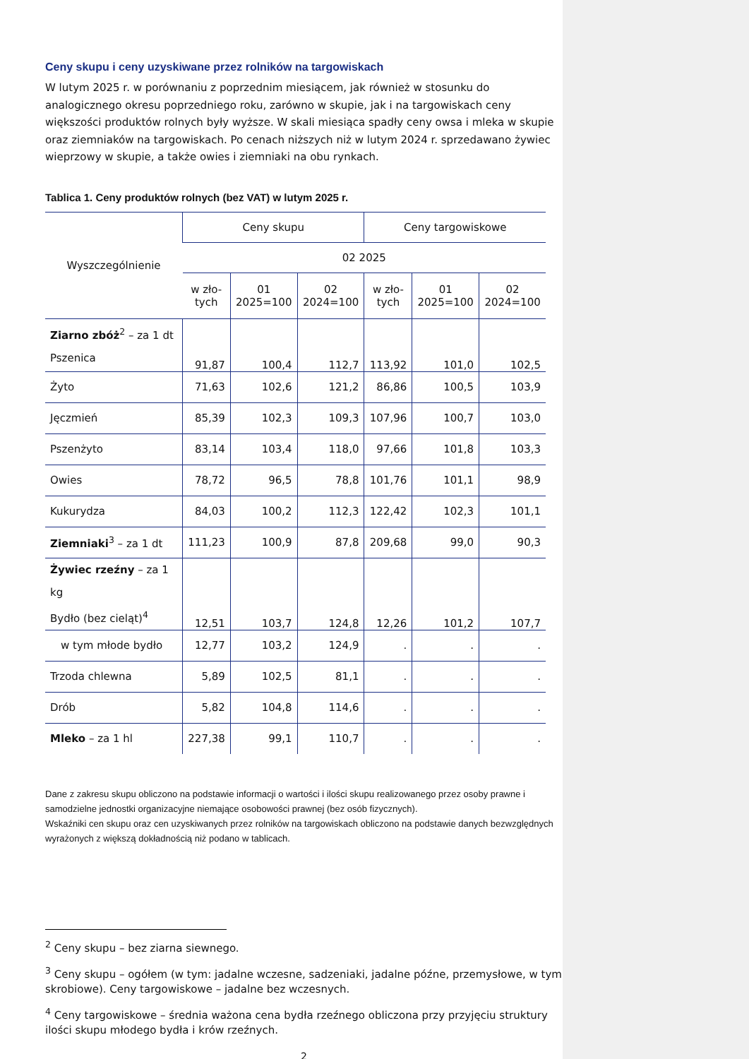Ceny skupu i ceny uzyskiwane przez rolników na targowiskach
W lutym 2025 r. w porównaniu z poprzednim miesiącem, jak również w stosunku do analogicznego okresu poprzedniego roku, zarówno w skupie, jak i na targowiskach ceny większości produktów rolnych były wyższe. W skali miesiąca spadły ceny owsa i mleka w skupie oraz ziemniaków na targowiskach. Po cenach niższych niż w lutym 2024 r. sprzedawano żywiec wieprzowy w skupie, a także owies i ziemniaki na obu rynkach.
Tablica 1. Ceny produktów rolnych (bez VAT) w lutym 2025 r.
| Wyszczególnienie | Ceny skupu | | | Ceny targowiskowe | | |
| --- | --- | --- | --- | --- | --- | --- |
| | 02 2025 | | | | | |
| | w zło- tych | 01 2025=100 | 02 2024=100 | w zło- tych | 01 2025=100 | 02 2024=100 |
| Ziarno zbóż<sup>2</sup> – za 1 dt Pszenica | 91,87 | 100,4 | 112,7 | 113,92 | 101,0 | 102,5 |
| Żyto | 71,63 | 102,6 | 121,2 | 86,86 | 100,5 | 103,9 |
| Jęczmień | 85,39 | 102,3 | 109,3 | 107,96 | 100,7 | 103,0 |
| Pszenżyto | 83,14 | 103,4 | 118,0 | 97,66 | 101,8 | 103,3 |
| Owies | 78,72 | 96,5 | 78,8 | 101,76 | 101,1 | 98,9 |
| Kukurydza | 84,03 | 100,2 | 112,3 | 122,42 | 102,3 | 101,1 |
| Ziemniaki<sup>3</sup> – za 1 dt | 111,23 | 100,9 | 87,8 | 209,68 | 99,0 | 90,3 |
| Żywiec rzeźny – za 1 kg Bydło (bez cieląt)<sup>4</sup> | 12,51 | 103,7 | 124,8 | 12,26 | 101,2 | 107,7 |
| w tym młode bydło | 12,77 | 103,2 | 124,9 | . | . | . |
| Trzoda chlewna | 5,89 | 102,5 | 81,1 | . | . | . |
| Drób | 5,82 | 104,8 | 114,6 | . | . | . |
| Mleko – za 1 hl | 227,38 | 99,1 | 110,7 | . | . | . |
Dane z zakresu skupu obliczono na podstawie informacji o wartości i ilości skupu realizowanego przez osoby prawne i samodzielne jednostki organizacyjne niemające osobowości prawnej (bez osób fizycznych).
Wskaźniki cen skupu oraz cen uzyskiwanych przez rolników na targowiskach obliczono na podstawie danych bezwzględnych wyrażonych z większą dokładnością niż podano w tablicach.
<sup>2</sup> Ceny skupu – bez ziarna siewnego.
<sup>3</sup> Ceny skupu – ogółem (w tym: jadalne wczesne, sadzeniaki, jadalne późne, przemysłowe, w tym skrobiowe). Ceny targowiskowe – jadalne bez wczesnych.
<sup>4</sup> Ceny targowiskowe – średnia ważona cena bydła rzeźnego obliczona przy przyjęciu struktury ilości skupu młodego bydła i krów rzeźnych.
2